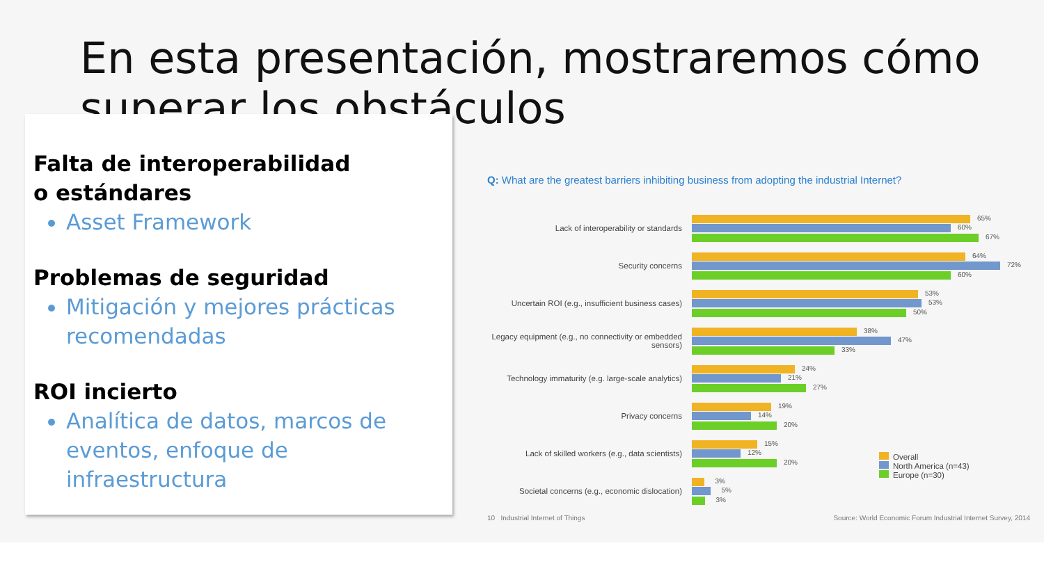En esta presentación, mostraremos cómo superar los obstáculos
Falta de interoperabilidad
o estándares
Asset Framework
Problemas de seguridad
Mitigación y mejores prácticas recomendadas
ROI incierto
Analítica de datos, marcos de eventos, enfoque de infraestructura
Q: What are the greatest barriers inhibiting business from adopting the industrial Internet?
Lack of interoperability or standards
65%
60%
67%
Security concerns
64%
72%
60%
Uncertain ROI (e.g., insufficient business cases)
53%
53%
50%
Legacy equipment (e.g., no connectivity or embedded sensors)
38%
47%
33%
Technology immaturity (e.g. large-scale analytics)
24%
21%
27%
Privacy concerns
19%
14%
20%
Lack of skilled workers (e.g., data scientists)
15%
12%
20%
Societal concerns (e.g., economic dislocation)
3%
5%
3%
Overall
North America (n=43)
Europe (n=30)
10 Industrial Internet of Things Source: World Economic Forum Industrial Internet Survey, 2014